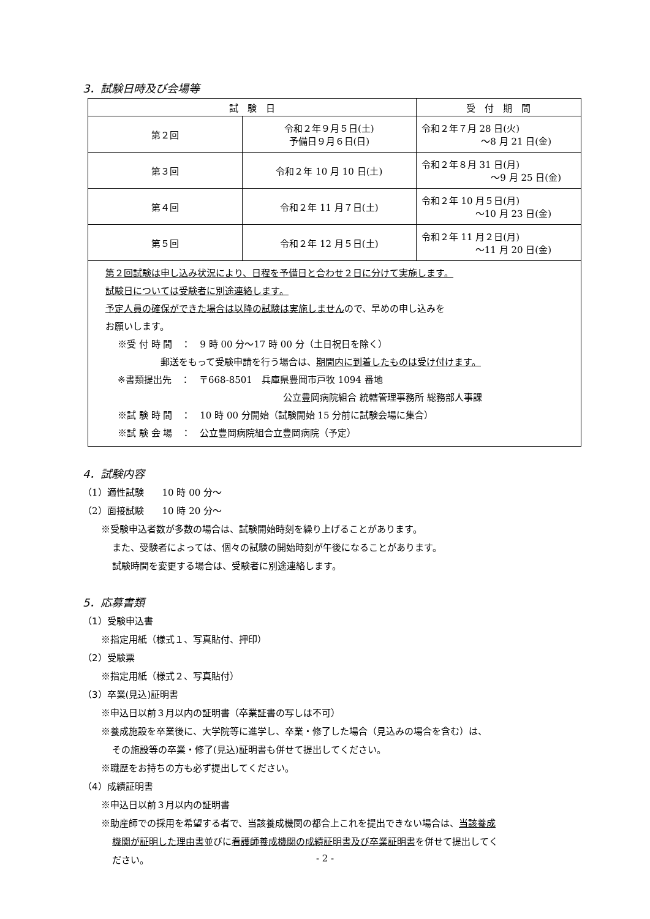3．試験日時及び会場等
| 試 験 日 | | 受 付 期 間 |
| --- | --- | --- |
| 第２回 | 令和２年９月５日(土) 予備日９月６日(日) | 令和２年７月 28 日(火) ～8 月 21 日(金) |
| 第３回 | 令和２年 10 月 10 日(土) | 令和２年８月 31 日(月) ～9 月 25 日(金) |
| 第４回 | 令和２年 11 月７日(土) | 令和２年 10 月５日(月) ～10 月 23 日(金) |
| 第５回 | 令和２年 12 月５日(土) | 令和２年 11 月２日(月) ～11 月 20 日(金) |
| 第２回試験は申し込み状況により、日程を予備日と合わせ２日に分けて実施します。 試験日については受験者に別途連絡します。 予定人員の確保ができた場合は以降の試験は実施しません ので、早めの申し込みを お願いします。 ※受 付 時 間 ： 9 時 00 分～17 時 00 分（土日祝日を除く） 郵送をもって受験申請を行う場合は、 期間内に到着したものは受け付けます。 ※書類提出先 ： 〒668-8501 兵庫県豊岡市戸牧 1094 番地 公立豊岡病院組合 統轄管理事務所 総務部人事課 ※試 験 時 間 ： 10 時 00 分開始（試験開始 15 分前に試験会場に集合） ※試 験 会 場 ： 公立豊岡病院組合立豊岡病院（予定） | | |
4．試験内容
（1）適性試験　　10 時 00 分～
（2）面接試験　　10 時 20 分～
※受験申込者数が多数の場合は、試験開始時刻を繰り上げることがあります。
また、受験者によっては、個々の試験の開始時刻が午後になることがあります。
試験時間を変更する場合は、受験者に別途連絡します。
5．応募書類
（1）受験申込書
※指定用紙（様式１、写真貼付、押印）
（2）受験票
※指定用紙（様式２、写真貼付）
（3）卒業(見込)証明書
※申込日以前３月以内の証明書（卒業証書の写しは不可）
※養成施設を卒業後に、大学院等に進学し、卒業・修了した場合（見込みの場合を含む）は、
その施設等の卒業・修了(見込)証明書も併せて提出してください。
※職歴をお持ちの方も必ず提出してください。
（4）成績証明書
※申込日以前３月以内の証明書
※助産師での採用を希望する者で、当該養成機関の都合上これを提出できない場合は、当該養成
機関が証明した理由書並びに看護師養成機関の成績証明書及び卒業証明書を併せて提出してく
ださい。
- 2 -